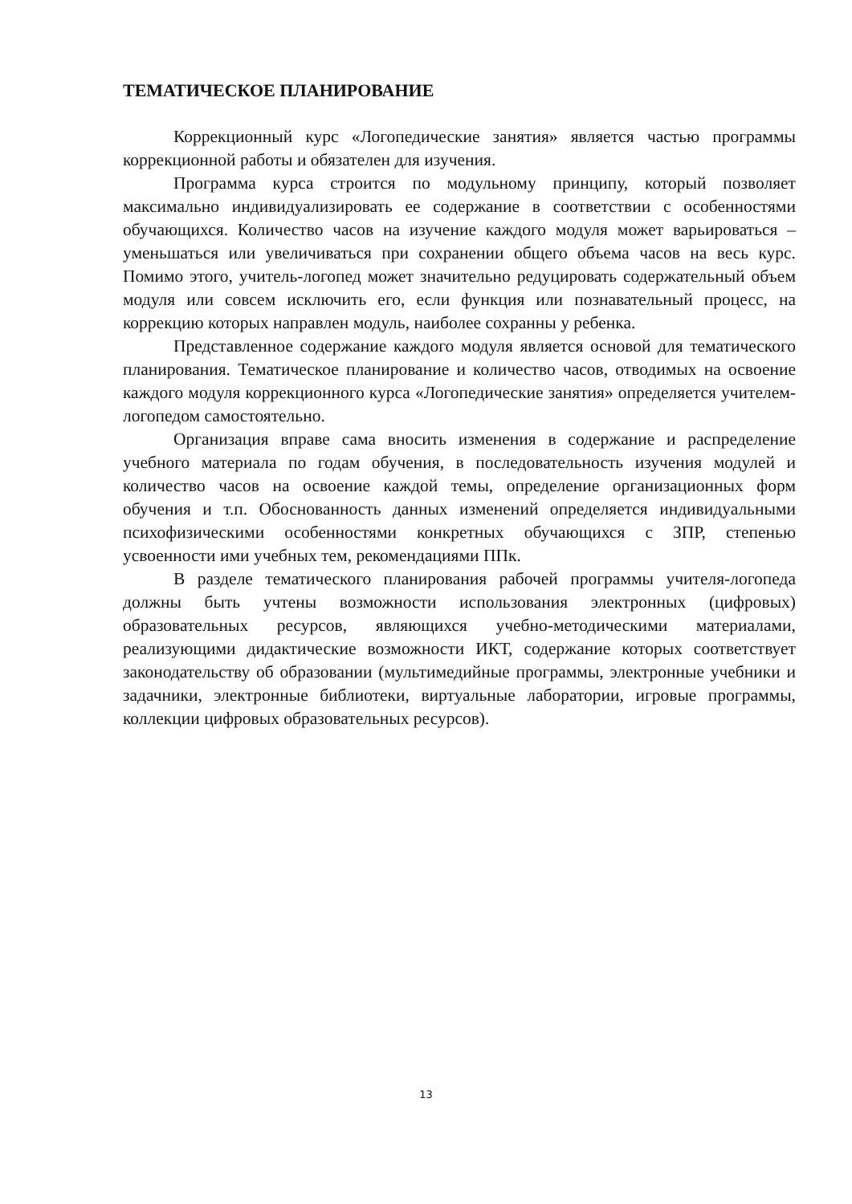ТЕМАТИЧЕСКОЕ ПЛАНИРОВАНИЕ
Коррекционный курс «Логопедические занятия» является частью программы коррекционной работы и обязателен для изучения.
Программа курса строится по модульному принципу, который позволяет максимально индивидуализировать ее содержание в соответствии с особенностями обучающихся. Количество часов на изучение каждого модуля может варьироваться – уменьшаться или увеличиваться при сохранении общего объема часов на весь курс. Помимо этого, учитель-логопед может значительно редуцировать содержательный объем модуля или совсем исключить его, если функция или познавательный процесс, на коррекцию которых направлен модуль, наиболее сохранны у ребенка.
Представленное содержание каждого модуля является основой для тематического планирования. Тематическое планирование и количество часов, отводимых на освоение каждого модуля коррекционного курса «Логопедические занятия» определяется учителем-логопедом самостоятельно.
Организация вправе сама вносить изменения в содержание и распределение учебного материала по годам обучения, в последовательность изучения модулей и количество часов на освоение каждой темы, определение организационных форм обучения и т.п. Обоснованность данных изменений определяется индивидуальными психофизическими особенностями конкретных обучающихся с ЗПР, степенью усвоенности ими учебных тем, рекомендациями ППк.
В разделе тематического планирования рабочей программы учителя-логопеда должны быть учтены возможности использования электронных (цифровых) образовательных ресурсов, являющихся учебно-методическими материалами, реализующими дидактические возможности ИКТ, содержание которых соответствует законодательству об образовании (мультимедийные программы, электронные учебники и задачники, электронные библиотеки, виртуальные лаборатории, игровые программы, коллекции цифровых образовательных ресурсов).
13